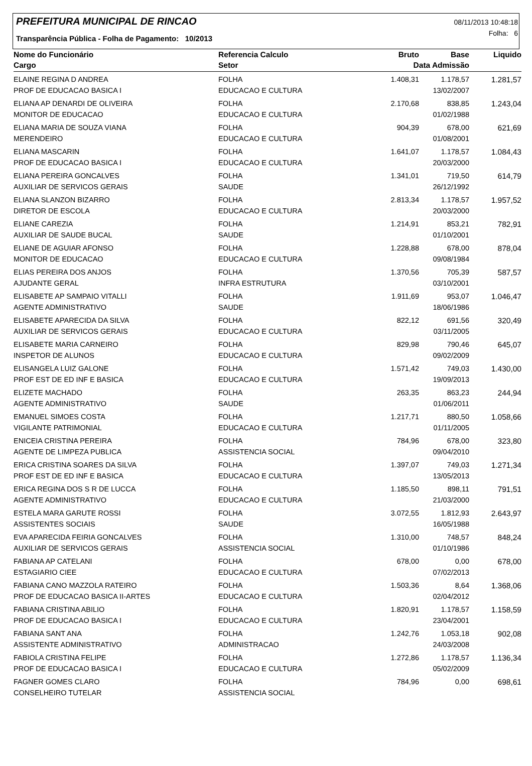PREFEITURA MUNICIPAL DE RINCAO
08/11/2013 10:48:18
Folha: 6
Transparência Pública - Folha de Pagamento: 10/2013
| Nome do Funcionário | Referencia Calculo | Bruto | Base | Liquido |
| --- | --- | --- | --- | --- |
| Cargo | Setor | Data Admissão | | |
| ELAINE REGINA D ANDREA | FOLHA | 1.408,31 | 1.178,57 | 1.281,57 |
| PROF DE EDUCACAO BASICA I | EDUCACAO E CULTURA | | 13/02/2007 | |
| ELIANA AP DENARDI DE OLIVEIRA | FOLHA | 2.170,68 | 838,85 | 1.243,04 |
| MONITOR DE EDUCACAO | EDUCACAO E CULTURA | | 01/02/1988 | |
| ELIANA MARIA DE SOUZA VIANA | FOLHA | 904,39 | 678,00 | 621,69 |
| MERENDEIRO | EDUCACAO E CULTURA | | 01/08/2001 | |
| ELIANA MASCARIN | FOLHA | 1.641,07 | 1.178,57 | 1.084,43 |
| PROF DE EDUCACAO BASICA I | EDUCACAO E CULTURA | | 20/03/2000 | |
| ELIANA PEREIRA GONCALVES | FOLHA | 1.341,01 | 719,50 | 614,79 |
| AUXILIAR DE SERVICOS GERAIS | SAUDE | | 26/12/1992 | |
| ELIANA SLANZON BIZARRO | FOLHA | 2.813,34 | 1.178,57 | 1.957,52 |
| DIRETOR DE ESCOLA | EDUCACAO E CULTURA | | 20/03/2000 | |
| ELIANE CAREZIA | FOLHA | 1.214,91 | 853,21 | 782,91 |
| AUXILIAR DE SAUDE BUCAL | SAUDE | | 01/10/2001 | |
| ELIANE DE AGUIAR AFONSO | FOLHA | 1.228,88 | 678,00 | 878,04 |
| MONITOR DE EDUCACAO | EDUCACAO E CULTURA | | 09/08/1984 | |
| ELIAS PEREIRA DOS ANJOS | FOLHA | 1.370,56 | 705,39 | 587,57 |
| AJUDANTE GERAL | INFRA ESTRUTURA | | 03/10/2001 | |
| ELISABETE AP SAMPAIO VITALLI | FOLHA | 1.911,69 | 953,07 | 1.046,47 |
| AGENTE ADMINISTRATIVO | SAUDE | | 18/06/1986 | |
| ELISABETE APARECIDA DA SILVA | FOLHA | 822,12 | 691,56 | 320,49 |
| AUXILIAR DE SERVICOS GERAIS | EDUCACAO E CULTURA | | 03/11/2005 | |
| ELISABETE MARIA CARNEIRO | FOLHA | 829,98 | 790,46 | 645,07 |
| INSPETOR DE ALUNOS | EDUCACAO E CULTURA | | 09/02/2009 | |
| ELISANGELA LUIZ GALONE | FOLHA | 1.571,42 | 749,03 | 1.430,00 |
| PROF EST DE ED INF E BASICA | EDUCACAO E CULTURA | | 19/09/2013 | |
| ELIZETE MACHADO | FOLHA | 263,35 | 863,23 | 244,94 |
| AGENTE ADMINISTRATIVO | SAUDE | | 01/06/2011 | |
| EMANUEL SIMOES COSTA | FOLHA | 1.217,71 | 880,50 | 1.058,66 |
| VIGILANTE PATRIMONIAL | EDUCACAO E CULTURA | | 01/11/2005 | |
| ENICEIA CRISTINA PEREIRA | FOLHA | 784,96 | 678,00 | 323,80 |
| AGENTE DE LIMPEZA PUBLICA | ASSISTENCIA SOCIAL | | 09/04/2010 | |
| ERICA CRISTINA SOARES DA SILVA | FOLHA | 1.397,07 | 749,03 | 1.271,34 |
| PROF EST DE ED INF E BASICA | EDUCACAO E CULTURA | | 13/05/2013 | |
| ERICA REGINA DOS S R DE LUCCA | FOLHA | 1.185,50 | 898,11 | 791,51 |
| AGENTE ADMINISTRATIVO | EDUCACAO E CULTURA | | 21/03/2000 | |
| ESTELA MARA GARUTE ROSSI | FOLHA | 3.072,55 | 1.812,93 | 2.643,97 |
| ASSISTENTES SOCIAIS | SAUDE | | 16/05/1988 | |
| EVA APARECIDA FEIRIA GONCALVES | FOLHA | 1.310,00 | 748,57 | 848,24 |
| AUXILIAR DE SERVICOS GERAIS | ASSISTENCIA SOCIAL | | 01/10/1986 | |
| FABIANA AP CATELANI | FOLHA | 678,00 | 0,00 | 678,00 |
| ESTAGIARIO CIEE | EDUCACAO E CULTURA | | 07/02/2013 | |
| FABIANA CANO MAZZOLA RATEIRO | FOLHA | 1.503,36 | 8,64 | 1.368,06 |
| PROF DE EDUCACAO BASICA II-ARTES | EDUCACAO E CULTURA | | 02/04/2012 | |
| FABIANA CRISTINA ABILIO | FOLHA | 1.820,91 | 1.178,57 | 1.158,59 |
| PROF DE EDUCACAO BASICA I | EDUCACAO E CULTURA | | 23/04/2001 | |
| FABIANA SANT ANA | FOLHA | 1.242,76 | 1.053,18 | 902,08 |
| ASSISTENTE ADMINISTRATIVO | ADMINISTRACAO | | 24/03/2008 | |
| FABIOLA CRISTINA FELIPE | FOLHA | 1.272,86 | 1.178,57 | 1.136,34 |
| PROF DE EDUCACAO BASICA I | EDUCACAO E CULTURA | | 05/02/2009 | |
| FAGNER GOMES CLARO | FOLHA | 784,96 | 0,00 | 698,61 |
| CONSELHEIRO TUTELAR | ASSISTENCIA SOCIAL | | | |